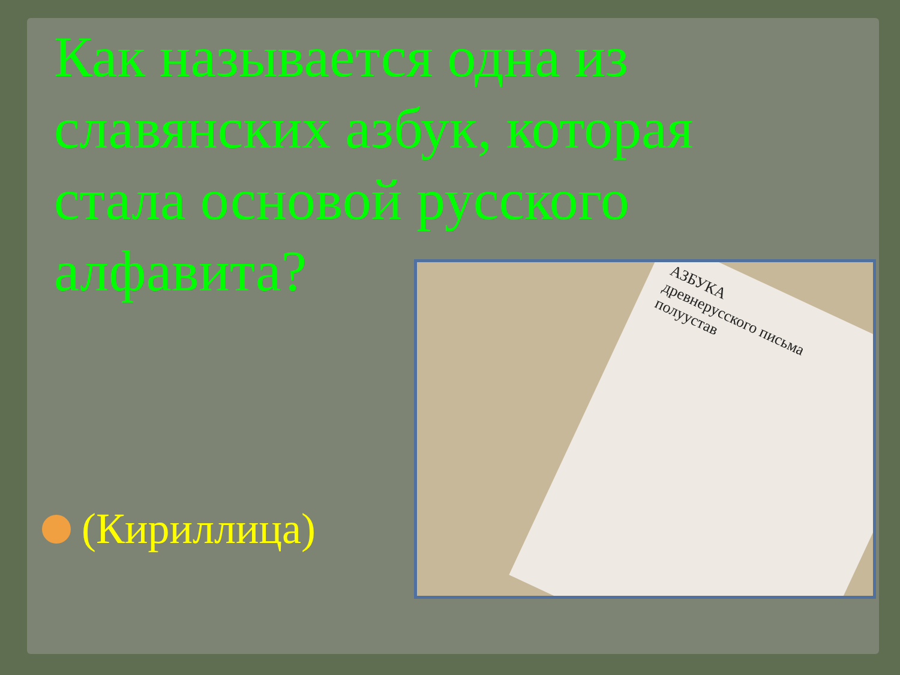Как называется одна из славянских азбук, которая стала основой русского алфавита?
АЗБУКА
древнерусского письма
полуустав
(Кириллица)